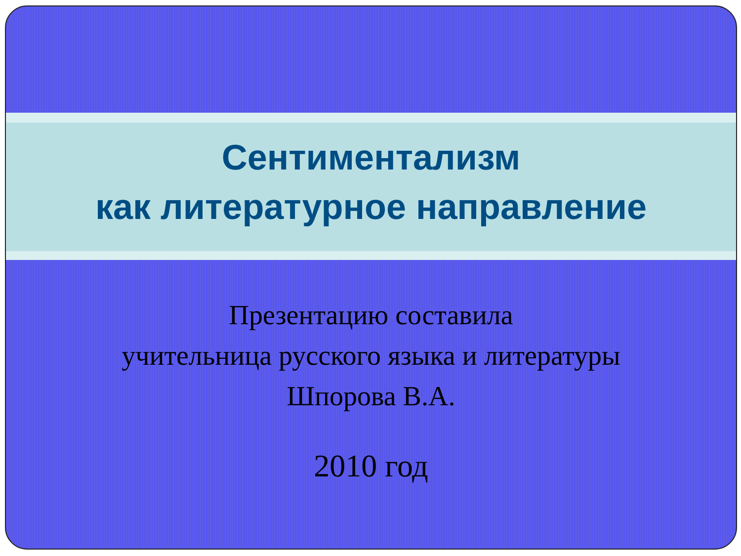Сентиментализм
как литературное направление
Презентацию составила
учительница русского языка и литературы
Шпорова В.А.
2010 год